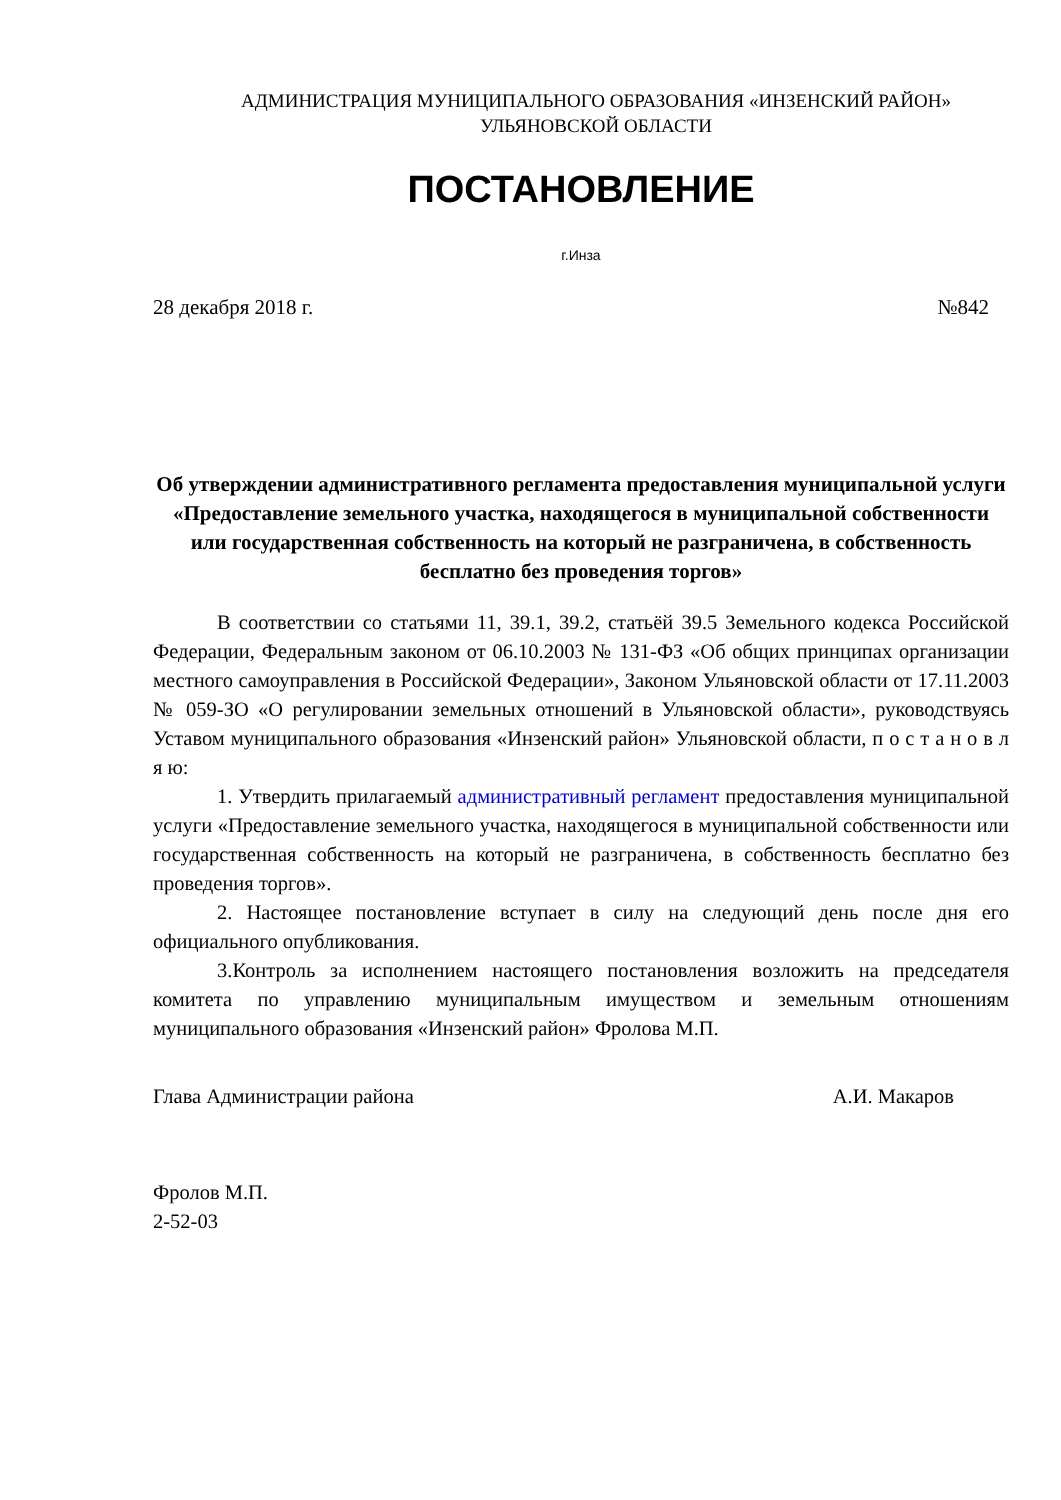АДМИНИСТРАЦИЯ МУНИЦИПАЛЬНОГО ОБРАЗОВАНИЯ «ИНЗЕНСКИЙ РАЙОН»
УЛЬЯНОВСКОЙ ОБЛАСТИ
ПОСТАНОВЛЕНИЕ
г.Инза
28 декабря 2018 г. №842
Об утверждении административного регламента предоставления муниципальной услуги «Предоставление земельного участка, находящегося в муниципальной собственности или государственная собственность на который не разграничена, в собственность бесплатно без проведения торгов»
В соответствии со статьями 11, 39.1, 39.2, статьёй 39.5 Земельного кодекса Российской Федерации, Федеральным законом от 06.10.2003 № 131-ФЗ «Об общих принципах организации местного самоуправления в Российской Федерации», Законом Ульяновской области от 17.11.2003 № 059-ЗО «О регулировании земельных отношений в Ульяновской области», руководствуясь Уставом муниципального образования «Инзенский район» Ульяновской области, п о с т а н о в л я ю:
1. Утвердить прилагаемый административный регламент предоставления муниципальной услуги «Предоставление земельного участка, находящегося в муниципальной собственности или государственная собственность на который не разграничена, в собственность бесплатно без проведения торгов».
2. Настоящее постановление вступает в силу на следующий день после дня его официального опубликования.
3.Контроль за исполнением настоящего постановления возложить на председателя комитета по управлению муниципальным имуществом и земельным отношениям муниципального образования «Инзенский район» Фролова М.П.
Глава Администрации района А.И. Макаров
Фролов М.П.
2-52-03